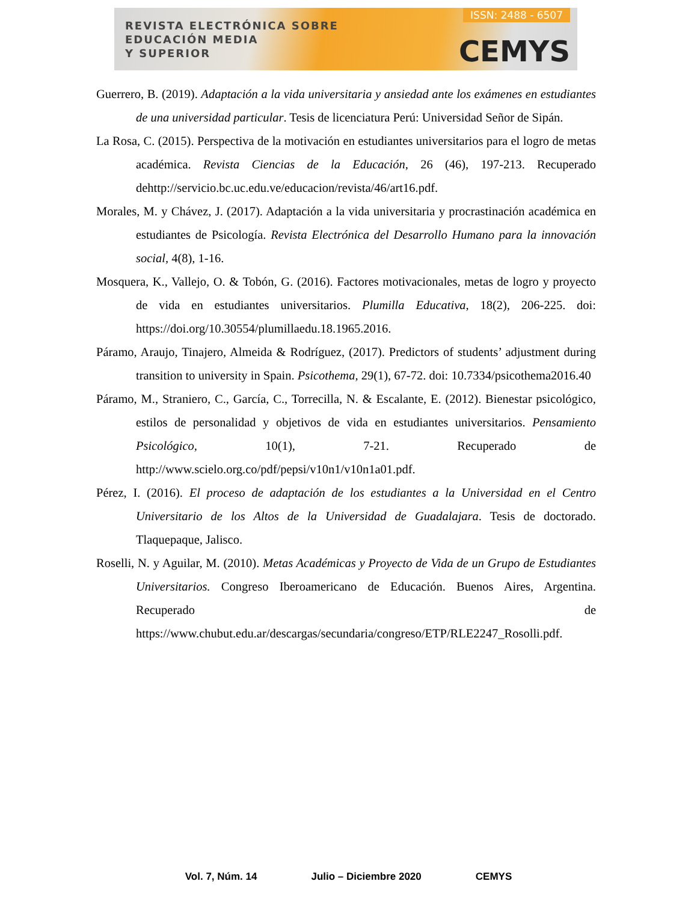REVISTA ELECTRÓNICA SOBRE
EDUCACIÓN MEDIA
Y SUPERIOR
ISSN: 2488 - 6507
CEMYS
Guerrero, B. (2019). Adaptación a la vida universitaria y ansiedad ante los exámenes en estudiantes de una universidad particular. Tesis de licenciatura Perú: Universidad Señor de Sipán.
La Rosa, C. (2015). Perspectiva de la motivación en estudiantes universitarios para el logro de metas académica. Revista Ciencias de la Educación, 26 (46), 197-213. Recuperado dehttp://servicio.bc.uc.edu.ve/educacion/revista/46/art16.pdf.
Morales, M. y Chávez, J. (2017). Adaptación a la vida universitaria y procrastinación académica en estudiantes de Psicología. Revista Electrónica del Desarrollo Humano para la innovación social, 4(8), 1-16.
Mosquera, K., Vallejo, O. & Tobón, G. (2016). Factores motivacionales, metas de logro y proyecto de vida en estudiantes universitarios. Plumilla Educativa, 18(2), 206-225. doi: https://doi.org/10.30554/plumillaedu.18.1965.2016.
Páramo, Araujo, Tinajero, Almeida & Rodríguez, (2017). Predictors of students’ adjustment during transition to university in Spain. Psicothema, 29(1), 67-72. doi: 10.7334/psicothema2016.40
Páramo, M., Straniero, C., García, C., Torrecilla, N. & Escalante, E. (2012). Bienestar psicológico, estilos de personalidad y objetivos de vida en estudiantes universitarios. Pensamiento Psicológico, 10(1), 7-21. Recuperado de http://www.scielo.org.co/pdf/pepsi/v10n1/v10n1a01.pdf.
Pérez, I. (2016). El proceso de adaptación de los estudiantes a la Universidad en el Centro Universitario de los Altos de la Universidad de Guadalajara. Tesis de doctorado. Tlaquepaque, Jalisco.
Roselli, N. y Aguilar, M. (2010). Metas Académicas y Proyecto de Vida de un Grupo de Estudiantes Universitarios. Congreso Iberoamericano de Educación. Buenos Aires, Argentina. Recuperado de https://www.chubut.edu.ar/descargas/secundaria/congreso/ETP/RLE2247_Rosolli.pdf.
Vol. 7, Núm. 14 Julio – Diciembre 2020 CEMYS